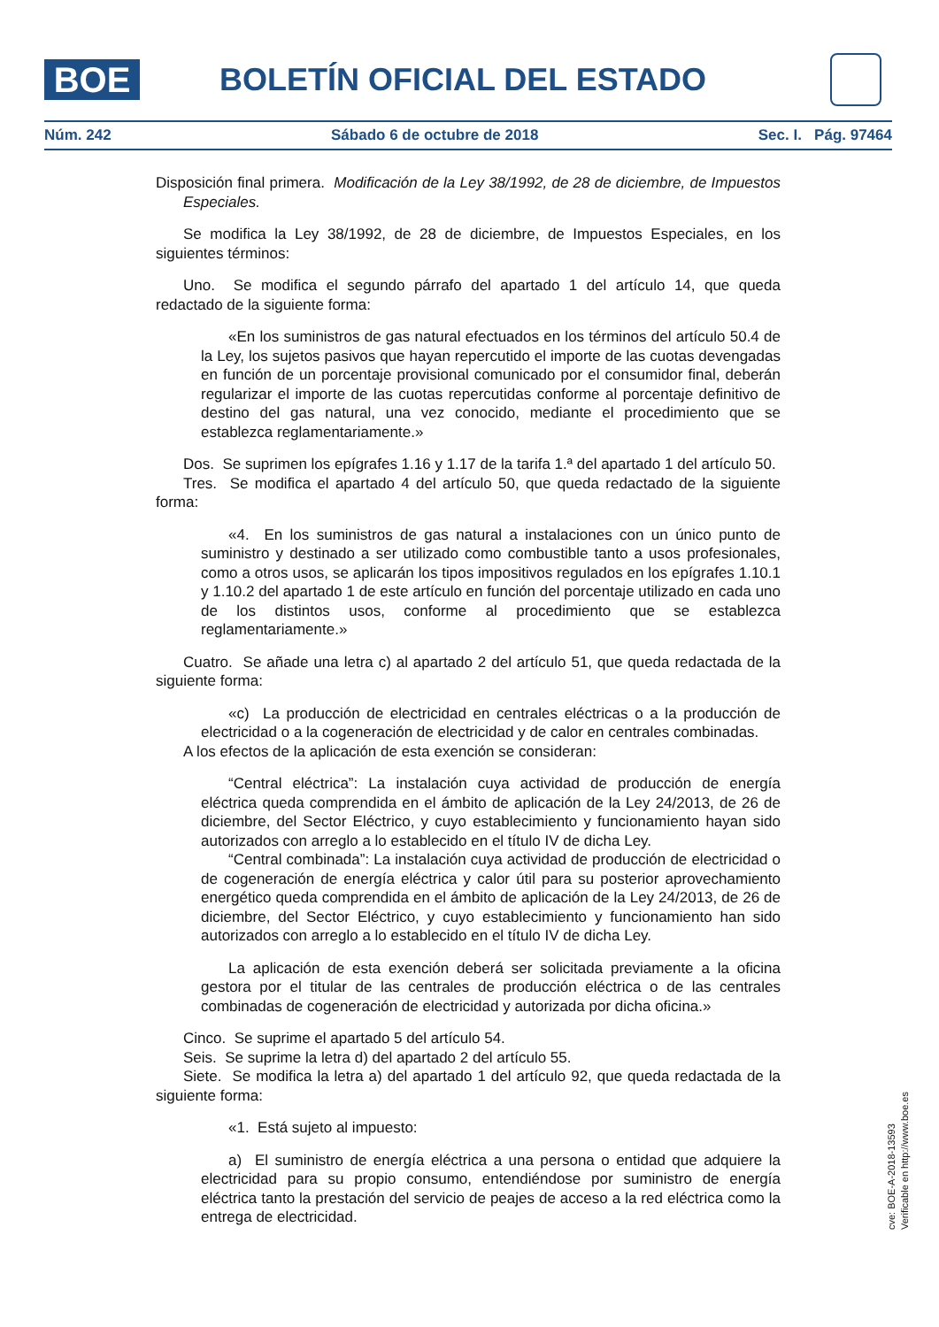BOE BOLETÍN OFICIAL DEL ESTADO
Núm. 242 Sábado 6 de octubre de 2018 Sec. I. Pág. 97464
Disposición final primera. Modificación de la Ley 38/1992, de 28 de diciembre, de Impuestos Especiales.
Se modifica la Ley 38/1992, de 28 de diciembre, de Impuestos Especiales, en los siguientes términos:
Uno. Se modifica el segundo párrafo del apartado 1 del artículo 14, que queda redactado de la siguiente forma:
«En los suministros de gas natural efectuados en los términos del artículo 50.4 de la Ley, los sujetos pasivos que hayan repercutido el importe de las cuotas devengadas en función de un porcentaje provisional comunicado por el consumidor final, deberán regularizar el importe de las cuotas repercutidas conforme al porcentaje definitivo de destino del gas natural, una vez conocido, mediante el procedimiento que se establezca reglamentariamente.»
Dos. Se suprimen los epígrafes 1.16 y 1.17 de la tarifa 1.ª del apartado 1 del artículo 50.
Tres. Se modifica el apartado 4 del artículo 50, que queda redactado de la siguiente forma:
«4. En los suministros de gas natural a instalaciones con un único punto de suministro y destinado a ser utilizado como combustible tanto a usos profesionales, como a otros usos, se aplicarán los tipos impositivos regulados en los epígrafes 1.10.1 y 1.10.2 del apartado 1 de este artículo en función del porcentaje utilizado en cada uno de los distintos usos, conforme al procedimiento que se establezca reglamentariamente.»
Cuatro. Se añade una letra c) al apartado 2 del artículo 51, que queda redactada de la siguiente forma:
«c) La producción de electricidad en centrales eléctricas o a la producción de electricidad o a la cogeneración de electricidad y de calor en centrales combinadas.
A los efectos de la aplicación de esta exención se consideran:
“Central eléctrica”: La instalación cuya actividad de producción de energía eléctrica queda comprendida en el ámbito de aplicación de la Ley 24/2013, de 26 de diciembre, del Sector Eléctrico, y cuyo establecimiento y funcionamiento hayan sido autorizados con arreglo a lo establecido en el título IV de dicha Ley.
“Central combinada”: La instalación cuya actividad de producción de electricidad o de cogeneración de energía eléctrica y calor útil para su posterior aprovechamiento energético queda comprendida en el ámbito de aplicación de la Ley 24/2013, de 26 de diciembre, del Sector Eléctrico, y cuyo establecimiento y funcionamiento han sido autorizados con arreglo a lo establecido en el título IV de dicha Ley.
La aplicación de esta exención deberá ser solicitada previamente a la oficina gestora por el titular de las centrales de producción eléctrica o de las centrales combinadas de cogeneración de electricidad y autorizada por dicha oficina.»
Cinco. Se suprime el apartado 5 del artículo 54.
Seis. Se suprime la letra d) del apartado 2 del artículo 55.
Siete. Se modifica la letra a) del apartado 1 del artículo 92, que queda redactada de la siguiente forma:
«1. Está sujeto al impuesto:
a) El suministro de energía eléctrica a una persona o entidad que adquiere la electricidad para su propio consumo, entendiéndose por suministro de energía eléctrica tanto la prestación del servicio de peajes de acceso a la red eléctrica como la entrega de electricidad.
cve: BOE-A-2018-13593
Verificable en http://www.boe.es